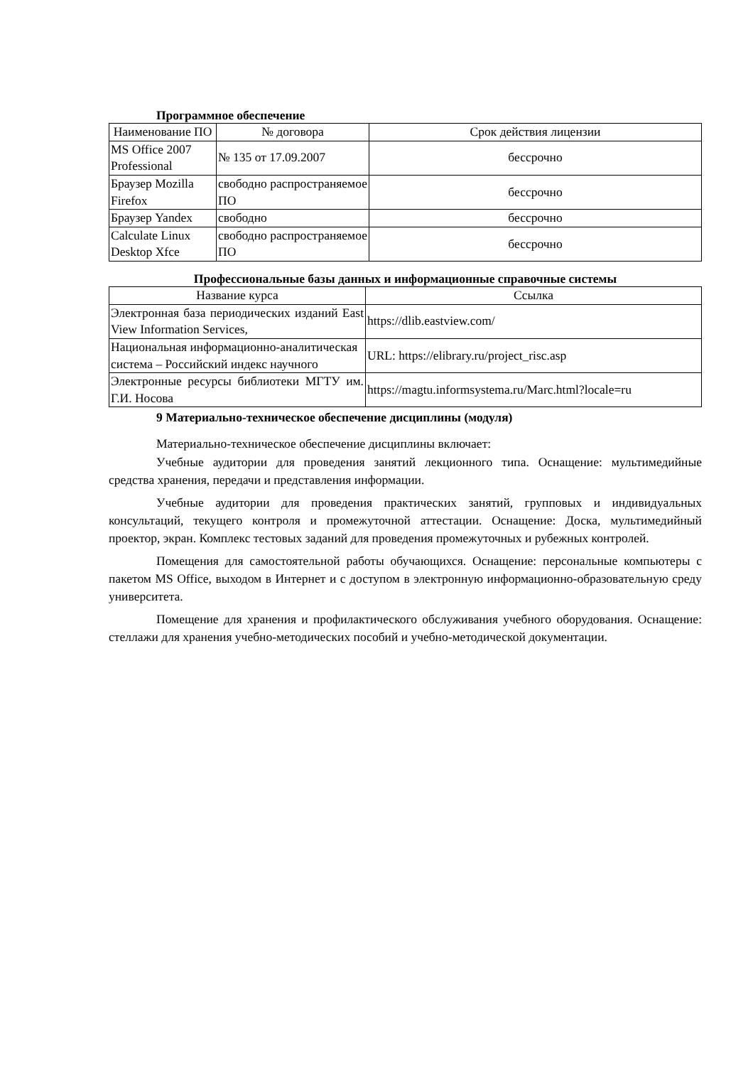Программное обеспечение
| Наименование ПО | № договора | Срок действия лицензии |
| --- | --- | --- |
| MS Office 2007 Professional | № 135 от 17.09.2007 | бессрочно |
| Браузер Mozilla Firefox | свободно распространяемое ПО | бессрочно |
| Браузер Yandex | свободно | бессрочно |
| Calculate Linux Desktop Xfce | свободно распространяемое ПО | бессрочно |
Профессиональные базы данных и информационные справочные системы
| Название курса | Ссылка |
| --- | --- |
| Электронная база периодических изданий East View Information Services, | https://dlib.eastview.com/ |
| Национальная информационно-аналитическая система – Российский индекс научного | URL: https://elibrary.ru/project_risc.asp |
| Электронные ресурсы библиотеки МГТУ им. Г.И. Носова | https://magtu.informsystema.ru/Marc.html?locale=ru |
9 Материально-техническое обеспечение дисциплины (модуля)
Материально-техническое обеспечение дисциплины включает:
Учебные аудитории для проведения занятий лекционного типа. Оснащение: мультимедийные средства хранения, передачи и представления информации.
Учебные аудитории для проведения практических занятий, групповых и индивидуальных консультаций, текущего контроля и промежуточной аттестации. Оснащение: Доска, мультимедийный проектор, экран. Комплекс тестовых заданий для проведения промежуточных и рубежных контролей.
Помещения для самостоятельной работы обучающихся. Оснащение: персональные компьютеры с пакетом MS Office, выходом в Интернет и с доступом в электронную информационно-образовательную среду университета.
Помещение для хранения и профилактического обслуживания учебного оборудования. Оснащение: стеллажи для хранения учебно-методических пособий и учебно-методической документации.